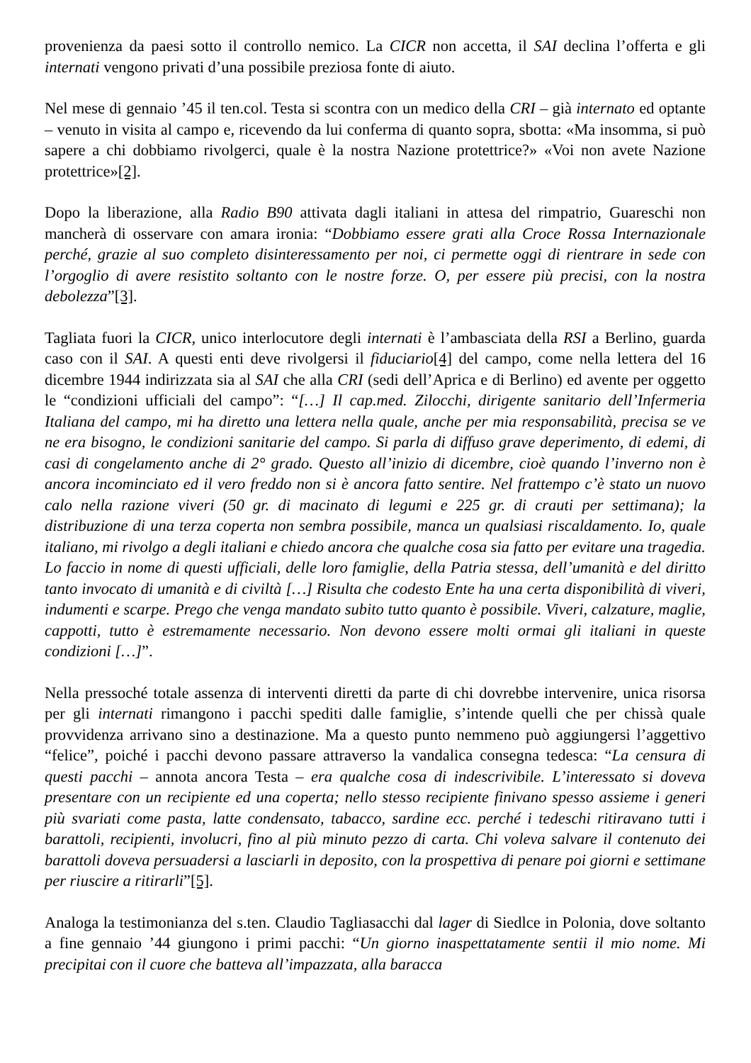provenienza da paesi sotto il controllo nemico. La CICR non accetta, il SAI declina l’offerta e gli internati vengono privati d’una possibile preziosa fonte di aiuto.
Nel mese di gennaio ’45 il ten.col. Testa si scontra con un medico della CRI – già internato ed optante – venuto in visita al campo e, ricevendo da lui conferma di quanto sopra, sbotta: «Ma insomma, si può sapere a chi dobbiamo rivolgerci, quale è la nostra Nazione protettrice?» «Voi non avete Nazione protettrice»[2].
Dopo la liberazione, alla Radio B90 attivata dagli italiani in attesa del rimpatrio, Guareschi non mancherà di osservare con amara ironia: “Dobbiamo essere grati alla Croce Rossa Internazionale perché, grazie al suo completo disinteressamento per noi, ci permette oggi di rientrare in sede con l’orgoglio di avere resistito soltanto con le nostre forze. O, per essere più precisi, con la nostra debolezza”[3].
Tagliata fuori la CICR, unico interlocutore degli internati è l’ambasciata della RSI a Berlino, guarda caso con il SAI. A questi enti deve rivolgersi il fiduciario[4] del campo, come nella lettera del 16 dicembre 1944 indirizzata sia al SAI che alla CRI (sedi dell’Aprica e di Berlino) ed avente per oggetto le “condizioni ufficiali del campo”: “[…] Il cap.med. Zilocchi, dirigente sanitario dell’Infermeria Italiana del campo, mi ha diretto una lettera nella quale, anche per mia responsabilità, precisa se ve ne era bisogno, le condizioni sanitarie del campo. Si parla di diffuso grave deperimento, di edemi, di casi di congelamento anche di 2° grado. Questo all’inizio di dicembre, cioè quando l’inverno non è ancora incominciato ed il vero freddo non si è ancora fatto sentire. Nel frattempo c’è stato un nuovo calo nella razione viveri (50 gr. di macinato di legumi e 225 gr. di crauti per settimana); la distribuzione di una terza coperta non sembra possibile, manca un qualsiasi riscaldamento. Io, quale italiano, mi rivolgo a degli italiani e chiedo ancora che qualche cosa sia fatto per evitare una tragedia. Lo faccio in nome di questi ufficiali, delle loro famiglie, della Patria stessa, dell’umanità e del diritto tanto invocato di umanità e di civiltà […] Risulta che codesto Ente ha una certa disponibilità di viveri, indumenti e scarpe. Prego che venga mandato subito tutto quanto è possibile. Viveri, calzature, maglie, cappotti, tutto è estremamente necessario. Non devono essere molti ormai gli italiani in queste condizioni […]”.
Nella pressoché totale assenza di interventi diretti da parte di chi dovrebbe intervenire, unica risorsa per gli internati rimangono i pacchi spediti dalle famiglie, s’intende quelli che per chissà quale provvidenza arrivano sino a destinazione. Ma a questo punto nemmeno può aggiungersi l’aggettivo “felice”, poiché i pacchi devono passare attraverso la vandalica consegna tedesca: “La censura di questi pacchi – annota ancora Testa – era qualche cosa di indescrivibile. L’interessato si doveva presentare con un recipiente ed una coperta; nello stesso recipiente finivano spesso assieme i generi più svariati come pasta, latte condensato, tabacco, sardine ecc. perché i tedeschi ritiravano tutti i barattoli, recipienti, involucri, fino al più minuto pezzo di carta. Chi voleva salvare il contenuto dei barattoli doveva persuadersi a lasciarli in deposito, con la prospettiva di penare poi giorni e settimane per riuscire a ritirarli”[5].
Analoga la testimonianza del s.ten. Claudio Tagliasacchi dal lager di Siedlce in Polonia, dove soltanto a fine gennaio ’44 giungono i primi pacchi: “Un giorno inaspettatamente sentii il mio nome. Mi precipitai con il cuore che batteva all’impazzata, alla baracca